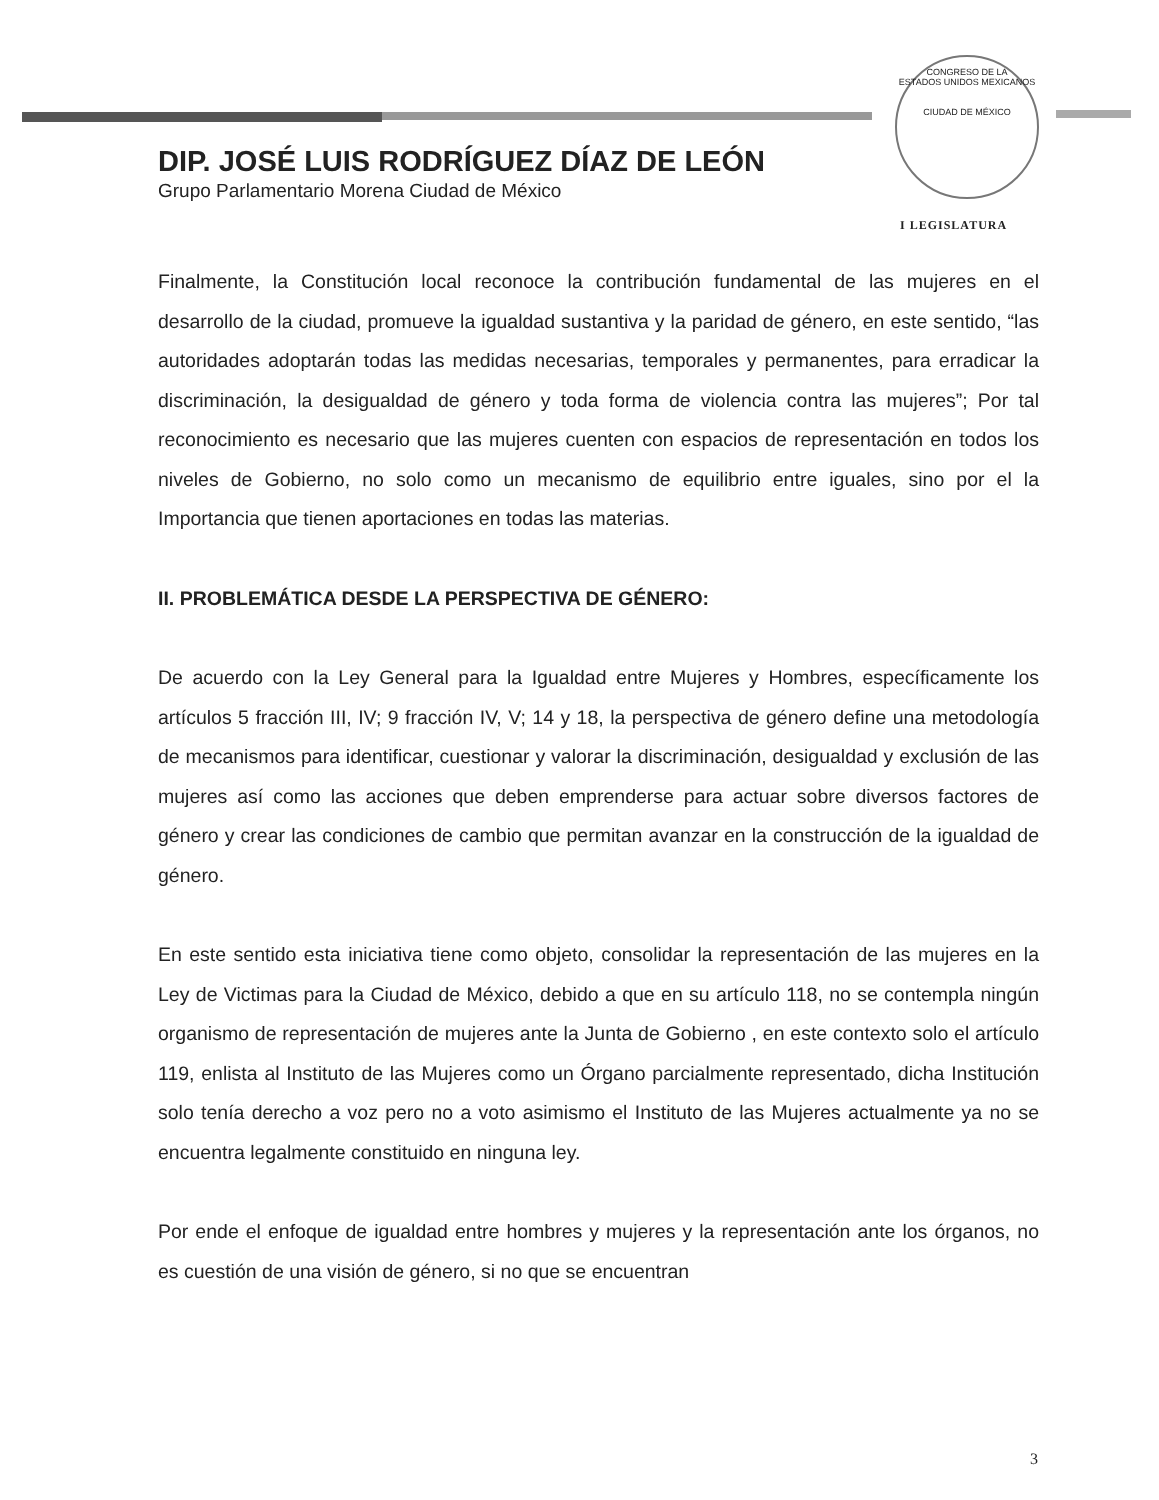CONGRESO DE LA
ESTADOS UNIDOS MEXICANOS
CIUDAD DE MÉXICO
DIP. JOSÉ LUIS RODRÍGUEZ DÍAZ DE LEÓN
Grupo Parlamentario Morena Ciudad de México
I LEGISLATURA
Finalmente, la Constitución local reconoce la contribución fundamental de las mujeres en el desarrollo de la ciudad, promueve la igualdad sustantiva y la paridad de género, en este sentido, “las autoridades adoptarán todas las medidas necesarias, temporales y permanentes, para erradicar la discriminación, la desigualdad de género y toda forma de violencia contra las mujeres”; Por tal reconocimiento es necesario que las mujeres cuenten con espacios de representación en todos los niveles de Gobierno, no solo como un mecanismo de equilibrio entre iguales, sino por el la Importancia que tienen aportaciones en todas las materias.
II. PROBLEMÁTICA DESDE LA PERSPECTIVA DE GÉNERO:
De acuerdo con la Ley General para la Igualdad entre Mujeres y Hombres, específicamente los artículos 5 fracción III, IV; 9 fracción IV, V; 14 y 18, la perspectiva de género define una metodología de mecanismos para identificar, cuestionar y valorar la discriminación, desigualdad y exclusión de las mujeres así como las acciones que deben emprenderse para actuar sobre diversos factores de género y crear las condiciones de cambio que permitan avanzar en la construcción de la igualdad de género.
En este sentido esta iniciativa tiene como objeto, consolidar la representación de las mujeres en la Ley de Victimas para la Ciudad de México, debido a que en su artículo 118, no se contempla ningún organismo de representación de mujeres ante la Junta de Gobierno , en este contexto solo el artículo 119, enlista al Instituto de las Mujeres como un Órgano parcialmente representado, dicha Institución solo tenía derecho a voz pero no a voto asimismo el Instituto de las Mujeres actualmente ya no se encuentra legalmente constituido en ninguna ley.
Por ende el enfoque de igualdad entre hombres y mujeres y la representación ante los órganos, no es cuestión de una visión de género, si no que se encuentran
3